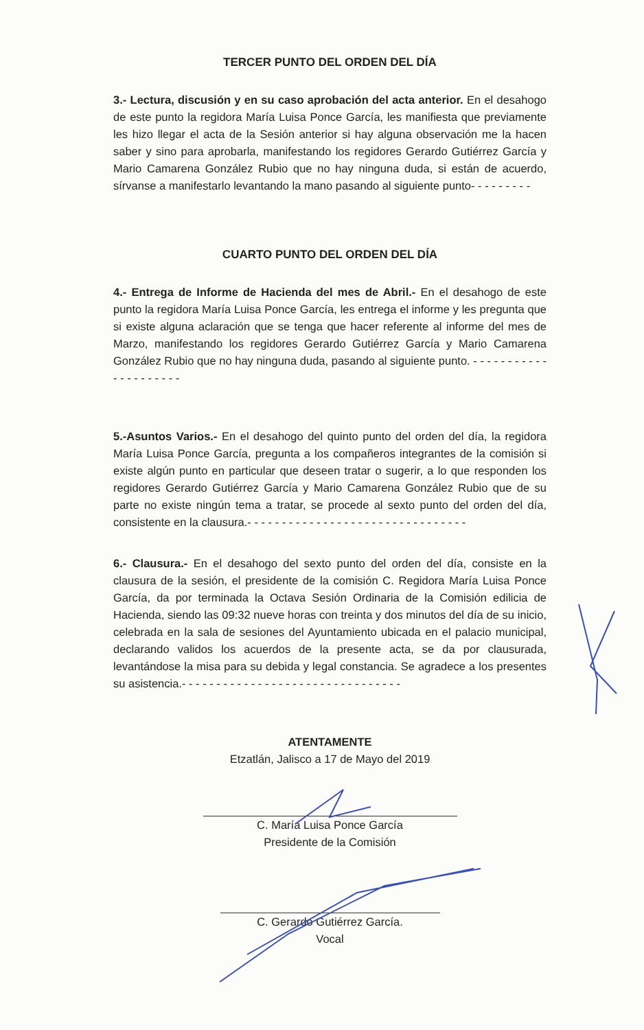TERCER PUNTO DEL ORDEN DEL DÍA
3.- Lectura, discusión y en su caso aprobación del acta anterior. En el desahogo de este punto la regidora María Luisa Ponce García, les manifiesta que previamente les hizo llegar el acta de la Sesión anterior si hay alguna observación me la hacen saber y sino para aprobarla, manifestando los regidores Gerardo Gutiérrez García y Mario Camarena González Rubio que no hay ninguna duda, si están de acuerdo, sírvanse a manifestarlo levantando la mano pasando al siguiente punto- - - - - - - - -
CUARTO PUNTO DEL ORDEN DEL DÍA
4.- Entrega de Informe de Hacienda del mes de Abril.- En el desahogo de este punto la regidora María Luisa Ponce García, les entrega el informe y les pregunta que si existe alguna aclaración que se tenga que hacer referente al informe del mes de Marzo, manifestando los regidores Gerardo Gutiérrez García y Mario Camarena González Rubio que no hay ninguna duda, pasando al siguiente punto. - - - - - - - - - - - - - - - - - - - - -
5.-Asuntos Varios.- En el desahogo del quinto punto del orden del día, la regidora María Luisa Ponce García, pregunta a los compañeros integrantes de la comisión si existe algún punto en particular que deseen tratar o sugerir, a lo que responden los regidores Gerardo Gutiérrez García y Mario Camarena González Rubio que de su parte no existe ningún tema a tratar, se procede al sexto punto del orden del día, consistente en la clausura.- - - - - - - - - - - - - - - - - - - - - - - - - - - - - - - -
6.- Clausura.- En el desahogo del sexto punto del orden del día, consiste en la clausura de la sesión, el presidente de la comisión C. Regidora María Luisa Ponce García, da por terminada la Octava Sesión Ordinaria de la Comisión edilicia de Hacienda, siendo las 09:32 nueve horas con treinta y dos minutos del día de su inicio, celebrada en la sala de sesiones del Ayuntamiento ubicada en el palacio municipal, declarando validos los acuerdos de la presente acta, se da por clausurada, levantándose la misa para su debida y legal constancia. Se agradece a los presentes su asistencia.- - - - - - - - - - - - - - - - - - - - - - - - - - - - - - - -
ATENTAMENTE
Etzatlán, Jalisco a 17 de Mayo del 2019
C. María Luisa Ponce García
Presidente de la Comisión
C. Gerardo Gutiérrez García.
Vocal